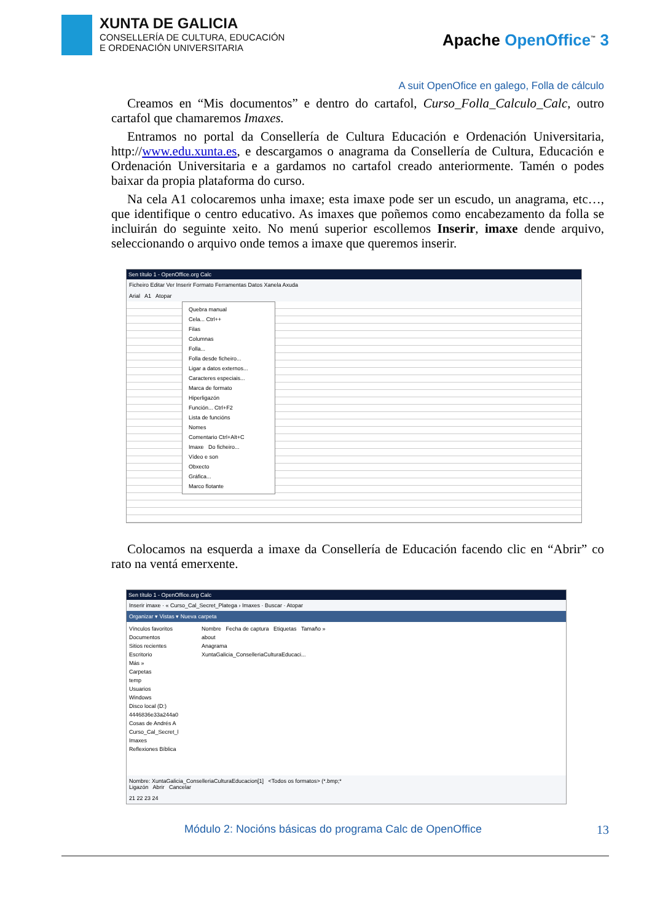XUNTA DE GALICIA
CONSELLERÍA DE CULTURA, EDUCACIÓN
E ORDENACIÓN UNIVERSITARIA
Apache OpenOffice<sup>™</sup> 3
A suit OpenOfice en galego, Folla de cálculo
Creamos en “Mis documentos” e dentro do cartafol, Curso_Folla_Calculo_Calc, outro cartafol que chamaremos Imaxes.
Entramos no portal da Consellería de Cultura Educación e Ordenación Universitaria, http://www.edu.xunta.es, e descargamos o anagrama da Consellería de Cultura, Educación e Ordenación Universitaria e a gardamos no cartafol creado anteriormente. Tamén o podes baixar da propia plataforma do curso.
Na cela A1 colocaremos unha imaxe; esta imaxe pode ser un escudo, un anagrama, etc…, que identifique o centro educativo. As imaxes que poñemos como encabezamento da folla se incluirán do seguinte xeito. No menú superior escollemos Inserir, imaxe dende arquivo, seleccionando o arquivo onde temos a imaxe que queremos inserir.
Sen título 1 - OpenOffice.org Calc
Ficheiro Editar Ver Inserir Formato Ferramentas Datos Xanela Axuda
Arial A1 Atopar
Quebra manual
Cela... Ctrl++
Filas
Columnas
Folla...
Folla desde ficheiro...
Ligar a datos externos...
Caracteres especiais...
Marca de formato
Hiperligazón
Función... Ctrl+F2
Lista de funcións
Nomes
Comentario Ctrl+Alt+C
Imaxe Do ficheiro...
Vídeo e son
Obxecto
Gráfica...
Marco flotante
Colocamos na esquerda a imaxe da Consellería de Educación facendo clic en “Abrir” co rato na ventá emerxente.
Sen título 1 - OpenOffice.org Calc
Inserir imaxe · « Curso_Cal_Secret_Platega › Imaxes · Buscar · Atopar
Organizar ▾ Vistas ▾ Nueva carpeta
Vínculos favoritos
Documentos
Sitios recientes
Escritorio
Más »
Carpetas
temp
Usuarios
Windows
Disco local (D:)
4446836e33a244a0
Cosas de Andrés A
Curso_Cal_Secret_l
Imaxes
Reflexiones Bíblica
Nombre Fecha de captura Etiquetas Tamaño »
about
Anagrama
XuntaGalicia_ConselleriaCulturaEducaci...
Nombre: XuntaGalicia_ConselleriaCulturaEducacion[1] <Todos os formatos> (*.bmp;*
Ligazón Abrir Cancelar
21 22 23 24
Módulo 2: Nocións básicas do programa Calc de OpenOffice 13